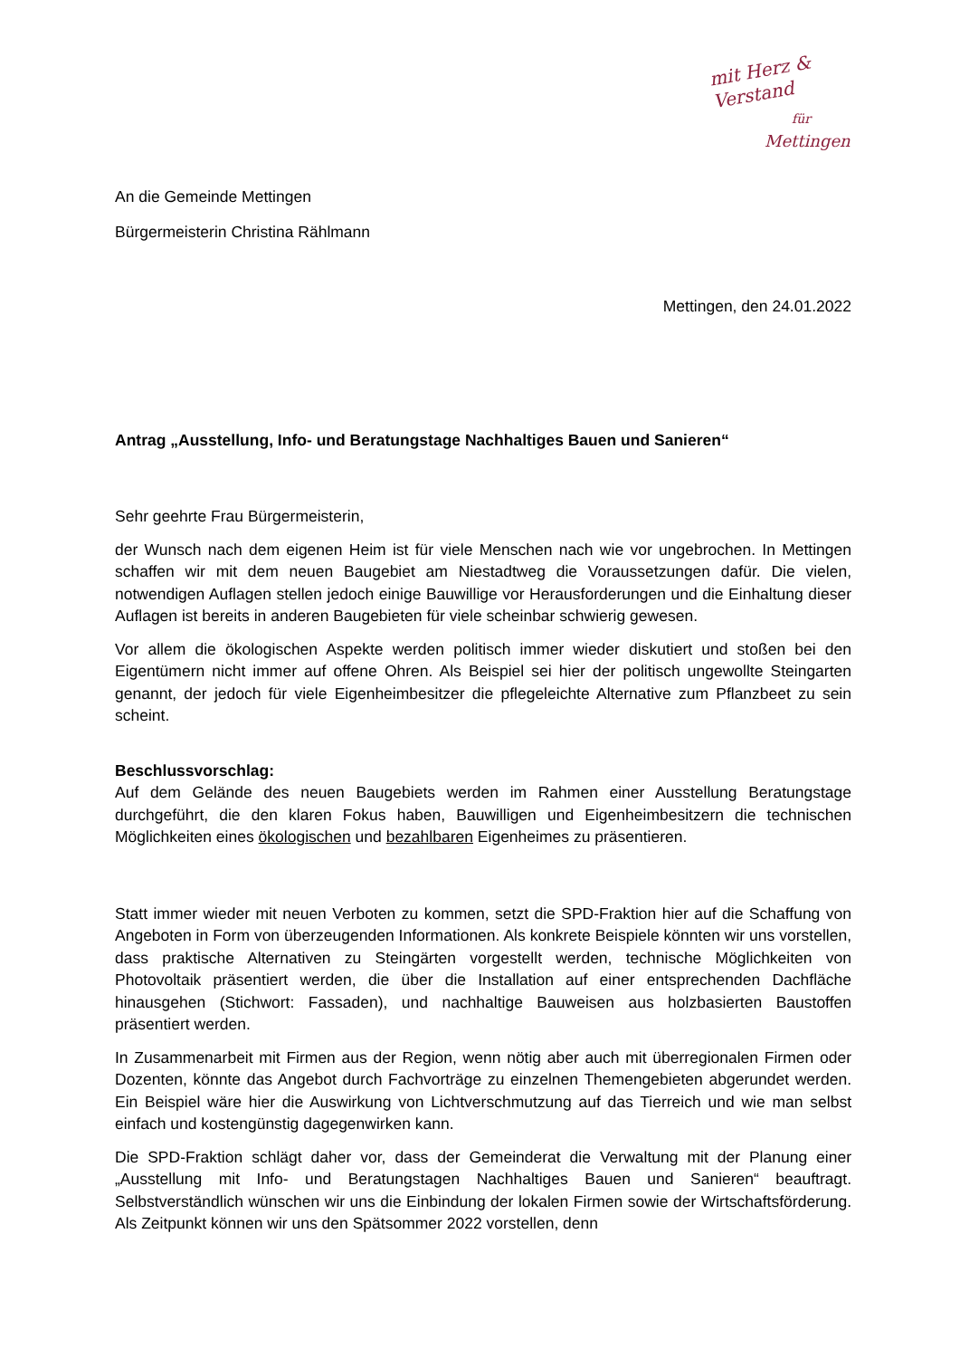mit Herz & Verstand
für
Mettingen
An die Gemeinde Mettingen
Bürgermeisterin Christina Rählmann
Mettingen, den 24.01.2022
Antrag „Ausstellung, Info- und Beratungstage Nachhaltiges Bauen und Sanieren“
Sehr geehrte Frau Bürgermeisterin,
der Wunsch nach dem eigenen Heim ist für viele Menschen nach wie vor ungebrochen. In Mettingen schaffen wir mit dem neuen Baugebiet am Niestadtweg die Voraussetzungen dafür. Die vielen, notwendigen Auflagen stellen jedoch einige Bauwillige vor Herausforderungen und die Einhaltung dieser Auflagen ist bereits in anderen Baugebieten für viele scheinbar schwierig gewesen.
Vor allem die ökologischen Aspekte werden politisch immer wieder diskutiert und stoßen bei den Eigentümern nicht immer auf offene Ohren. Als Beispiel sei hier der politisch ungewollte Steingarten genannt, der jedoch für viele Eigenheimbesitzer die pflegeleichte Alternative zum Pflanzbeet zu sein scheint.
Beschlussvorschlag:
Auf dem Gelände des neuen Baugebiets werden im Rahmen einer Ausstellung Beratungstage durchgeführt, die den klaren Fokus haben, Bauwilligen und Eigenheimbesitzern die technischen Möglichkeiten eines ökologischen und bezahlbaren Eigenheimes zu präsentieren.
Statt immer wieder mit neuen Verboten zu kommen, setzt die SPD-Fraktion hier auf die Schaffung von Angeboten in Form von überzeugenden Informationen. Als konkrete Beispiele könnten wir uns vorstellen, dass praktische Alternativen zu Steingärten vorgestellt werden, technische Möglichkeiten von Photovoltaik präsentiert werden, die über die Installation auf einer entsprechenden Dachfläche hinausgehen (Stichwort: Fassaden), und nachhaltige Bauweisen aus holzbasierten Baustoffen präsentiert werden.
In Zusammenarbeit mit Firmen aus der Region, wenn nötig aber auch mit überregionalen Firmen oder Dozenten, könnte das Angebot durch Fachvorträge zu einzelnen Themengebieten abgerundet werden. Ein Beispiel wäre hier die Auswirkung von Lichtverschmutzung auf das Tierreich und wie man selbst einfach und kostengünstig dagegenwirken kann.
Die SPD-Fraktion schlägt daher vor, dass der Gemeinderat die Verwaltung mit der Planung einer „Ausstellung mit Info- und Beratungstagen Nachhaltiges Bauen und Sanieren“ beauftragt. Selbstverständlich wünschen wir uns die Einbindung der lokalen Firmen sowie der Wirtschaftsförderung. Als Zeitpunkt können wir uns den Spätsommer 2022 vorstellen, denn